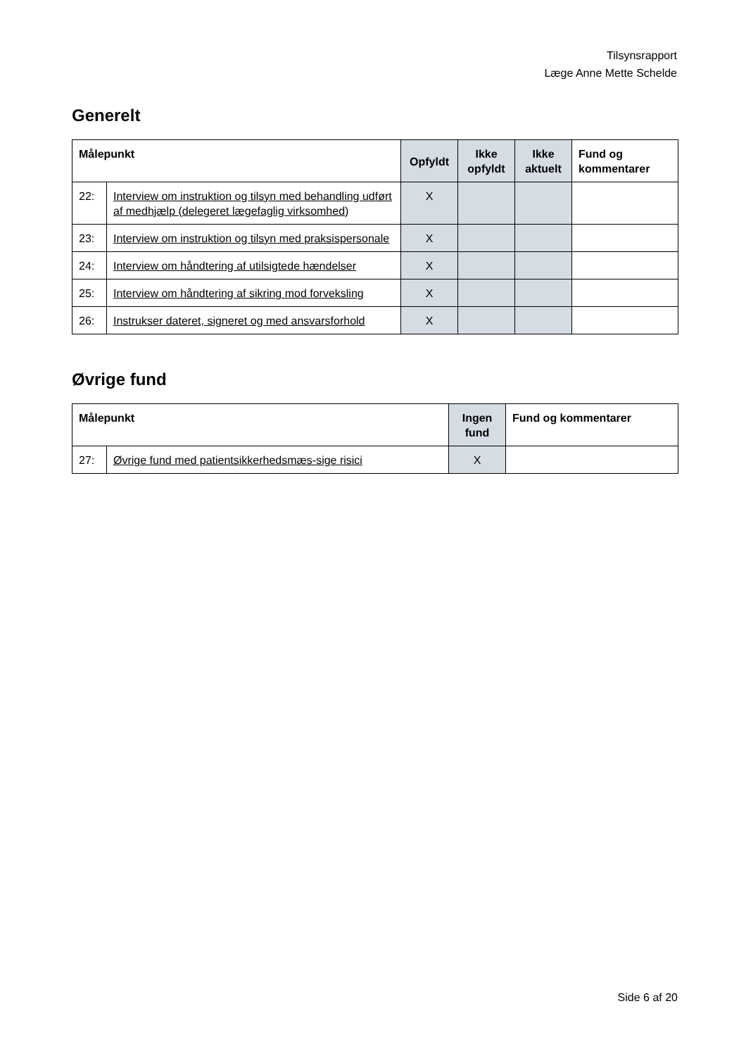Tilsynsrapport
Læge Anne Mette Schelde
Generelt
| Målepunkt | | Opfyldt | Ikke opfyldt | Ikke aktuelt | Fund og kommentarer |
| --- | --- | --- | --- | --- | --- |
| 22: | Interview om instruktion og tilsyn med behandling udført af medhjælp (delegeret lægefaglig virksomhed) | X | | | |
| 23: | Interview om instruktion og tilsyn med praksispersonale | X | | | |
| 24: | Interview om håndtering af utilsigtede hændelser | X | | | |
| 25: | Interview om håndtering af sikring mod forveksling | X | | | |
| 26: | Instrukser dateret, signeret og med ansvarsforhold | X | | | |
Øvrige fund
| Målepunkt | | Ingen fund | Fund og kommentarer |
| --- | --- | --- | --- |
| 27: | Øvrige fund med patientsikkerhedsmæs-sige risici | X | |
Side 6 af 20